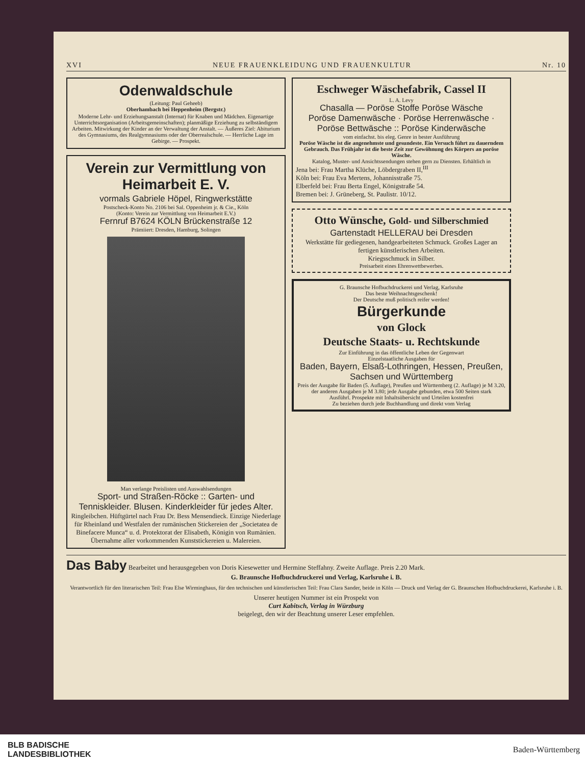XVI NEUE FRAUENKLEIDUNG UND FRAUENKULTUR Nr. 10
Odenwaldschule
(Leitung: Paul Geheeb)
Oberhambach bei Heppenheim (Bergstr.)
Moderne Lehr- und Erziehungsanstalt (Internat) für Knaben und Mädchen. Eigenartige Unterrichtsorganisation (Arbeitsgemeinschaften); planmäßige Erziehung zu selbständigem Arbeiten. Mitwirkung der Kinder an der Verwaltung der Anstalt. — Äußeres Ziel: Abiturium des Gymnasiums, des Realgymnasiums oder der Oberrealschule. — Herrliche Lage im Gebirge. — Prospekt.
Verein zur Vermittlung von Heimarbeit E. V.
vormals Gabriele Höpel, Ringwerkstätte
Postscheck-Konto No. 2106 bei Sal. Oppenheim jr. & Cie., Köln
(Konto: Verein zur Vermittlung von Heimarbeit E.V.)
Fernruf B7624 KÖLN Brückenstraße 12
Prämiiert: Dresden, Hamburg, Solingen
Man verlange Preislisten und Auswahlsendungen
Sport- und Straßen-Röcke :: Garten- und Tenniskleider. Blusen. Kinderkleider für jedes Alter.
Ringleibchen. Hüftgürtel nach Frau Dr. Bess Mensendieck. Einzige Niederlage für Rheinland und Westfalen der rumänischen Stickereien der „Societatea de Binefacere Munca“ u. d. Protektorat der Elisabeth, Königin von Rumänien.
Übernahme aller vorkommenden Kunststickereien u. Malereien.
Eschweger Wäschefabrik, Cassel II
L. A. Levy
Chasalla — Poröse Stoffe Poröse Wäsche
Poröse Damenwäsche · Poröse Herrenwäsche · Poröse Bettwäsche :: Poröse Kinderwäsche
vom einfachst. bis eleg. Genre in bester Ausführung
Poröse Wäsche ist die angenehmste und gesundeste. Ein Versuch führt zu dauerndem Gebrauch. Das Frühjahr ist die beste Zeit zur Gewöhnung des Körpers an poröse Wäsche.
Katalog, Muster- und Ansichtssendungen stehen gern zu Diensten. Erhältlich in
Jena bei: Frau Martha Klüche, Löbdergraben II,<sup>III</sup>
Köln bei: Frau Eva Mertens, Johannisstraße 75.
Elberfeld bei: Frau Berta Engel, Königstraße 54.
Bremen bei: J. Grüneberg, St. Paulistr. 10/12.
Otto Wünsche, Gold- und Silberschmied
Gartenstadt HELLERAU bei Dresden
Werkstätte für gediegenen, handgearbeiteten Schmuck. Großes Lager an fertigen künstlerischen Arbeiten.
Kriegsschmuck in Silber.
Preisarbeit eines Ehrenwettbewerbes.
G. Braunsche Hofbuchdruckerei und Verlag, Karlsruhe
Das beste Weihnachtsgeschenk!
Der Deutsche muß politisch reifer werden!
Bürgerkunde
von Glock
Deutsche Staats- u. Rechtskunde
Zur Einführung in das öffentliche Leben der Gegenwart
Einzelstaatliche Ausgaben für
Baden, Bayern, Elsaß-Lothringen, Hessen, Preußen, Sachsen und Württemberg
Preis der Ausgabe für Baden (5. Auflage), Preußen und Württemberg (2. Auflage) je M 3.20, der anderen Ausgaben je M 3.80; jede Ausgabe gebunden, etwa 500 Seiten stark
Ausführl. Prospekte mit Inhaltsübersicht und Urteilen kostenfrei
Zu beziehen durch jede Buchhandlung und direkt vom Verlag
Das Baby Bearbeitet und herausgegeben von Doris Kiesewetter und Hermine Steffahny. Zweite Auflage. Preis 2.20 Mark.
G. Braunsche Hofbuchdruckerei und Verlag, Karlsruhe i. B.
Verantwortlich für den literarischen Teil: Frau Else Wirminghaus, für den technischen und künstlerischen Teil: Frau Clara Sander, beide in Köln — Druck und Verlag der G. Braunschen Hofbuchdruckerei, Karlsruhe i. B.
Unserer heutigen Nummer ist ein Prospekt von
Curt Kabitsch, Verlag in Würzburg
beigelegt, den wir der Beachtung unserer Leser empfehlen.
BLB BADISCHE
LANDESBIBLIOTHEK
Baden-Württemberg